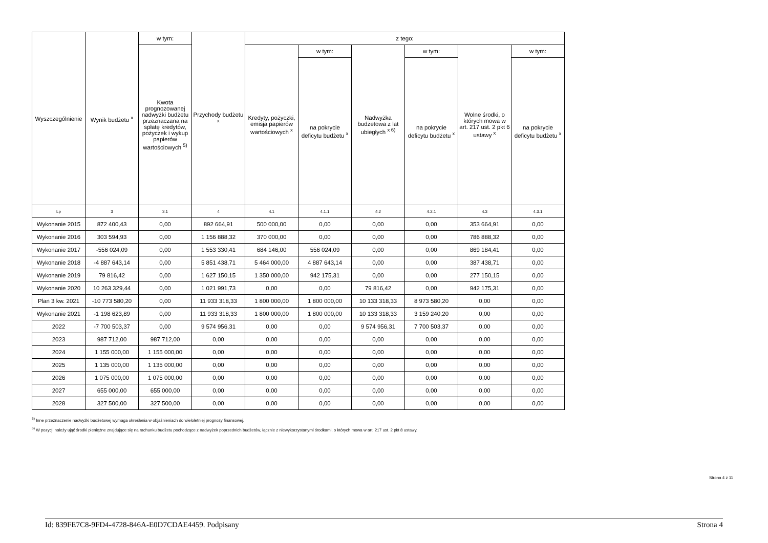| Wyszczególnienie | Wynik budżetu <sup>x</sup> | w tym: | Przychody budżetu <sup>x</sup> | z tego: | | | | | |
| --- | --- | --- | --- | --- | --- | --- | --- | --- | --- |
| | | Kwota prognozowanej nadwyżki budżetu przeznaczana na spłatę kredytów, pożyczek i wykup papierów wartościowych <sup>5)</sup> | | Kredyty, pożyczki, emisja papierów wartościowych <sup>x</sup> | w tym: | Nadwyżka budżetowa z lat ubiegłych <sup>x 6)</sup> | w tym: | Wolne środki, o których mowa w art. 217 ust. 2 pkt 6 ustawy <sup>x</sup> | w tym: |
| | | | | | na pokrycie deficytu budżetu <sup>x</sup> | | na pokrycie deficytu budżetu <sup>x</sup> | | na pokrycie deficytu budżetu <sup>x</sup> |
| Lp | 3 | 3.1 | 4 | 4.1 | 4.1.1 | 4.2 | 4.2.1 | 4.3 | 4.3.1 |
| Wykonanie 2015 | 872 400,43 | 0,00 | 892 664,91 | 500 000,00 | 0,00 | 0,00 | 0,00 | 353 664,91 | 0,00 |
| Wykonanie 2016 | 303 594,93 | 0,00 | 1 156 888,32 | 370 000,00 | 0,00 | 0,00 | 0,00 | 786 888,32 | 0,00 |
| Wykonanie 2017 | -556 024,09 | 0,00 | 1 553 330,41 | 684 146,00 | 556 024,09 | 0,00 | 0,00 | 869 184,41 | 0,00 |
| Wykonanie 2018 | -4 887 643,14 | 0,00 | 5 851 438,71 | 5 464 000,00 | 4 887 643,14 | 0,00 | 0,00 | 387 438,71 | 0,00 |
| Wykonanie 2019 | 79 816,42 | 0,00 | 1 627 150,15 | 1 350 000,00 | 942 175,31 | 0,00 | 0,00 | 277 150,15 | 0,00 |
| Wykonanie 2020 | 10 263 329,44 | 0,00 | 1 021 991,73 | 0,00 | 0,00 | 79 816,42 | 0,00 | 942 175,31 | 0,00 |
| Plan 3 kw. 2021 | -10 773 580,20 | 0,00 | 11 933 318,33 | 1 800 000,00 | 1 800 000,00 | 10 133 318,33 | 8 973 580,20 | 0,00 | 0,00 |
| Wykonanie 2021 | -1 198 623,89 | 0,00 | 11 933 318,33 | 1 800 000,00 | 1 800 000,00 | 10 133 318,33 | 3 159 240,20 | 0,00 | 0,00 |
| 2022 | -7 700 503,37 | 0,00 | 9 574 956,31 | 0,00 | 0,00 | 9 574 956,31 | 7 700 503,37 | 0,00 | 0,00 |
| 2023 | 987 712,00 | 987 712,00 | 0,00 | 0,00 | 0,00 | 0,00 | 0,00 | 0,00 | 0,00 |
| 2024 | 1 155 000,00 | 1 155 000,00 | 0,00 | 0,00 | 0,00 | 0,00 | 0,00 | 0,00 | 0,00 |
| 2025 | 1 135 000,00 | 1 135 000,00 | 0,00 | 0,00 | 0,00 | 0,00 | 0,00 | 0,00 | 0,00 |
| 2026 | 1 075 000,00 | 1 075 000,00 | 0,00 | 0,00 | 0,00 | 0,00 | 0,00 | 0,00 | 0,00 |
| 2027 | 655 000,00 | 655 000,00 | 0,00 | 0,00 | 0,00 | 0,00 | 0,00 | 0,00 | 0,00 |
| 2028 | 327 500,00 | 327 500,00 | 0,00 | 0,00 | 0,00 | 0,00 | 0,00 | 0,00 | 0,00 |
<sup>5)</sup> Inne przeznaczenie nadwyżki budżetowej wymaga określenia w objaśnieniach do wieloletniej prognozy finansowej.
<sup>6)</sup> W pozycji należy ująć środki pieniężne znajdujące się na rachunku budżetu pochodzące z nadwyżek poprzednich budżetów, łącznie z niewykorzystanymi środkami, o których mowa w art. 217 ust. 2 pkt 8 ustawy.
Strona 4 z 11
Id: 839FE7C8-9FD4-4728-846A-E0D7CDAE4459. Podpisany Strona 4